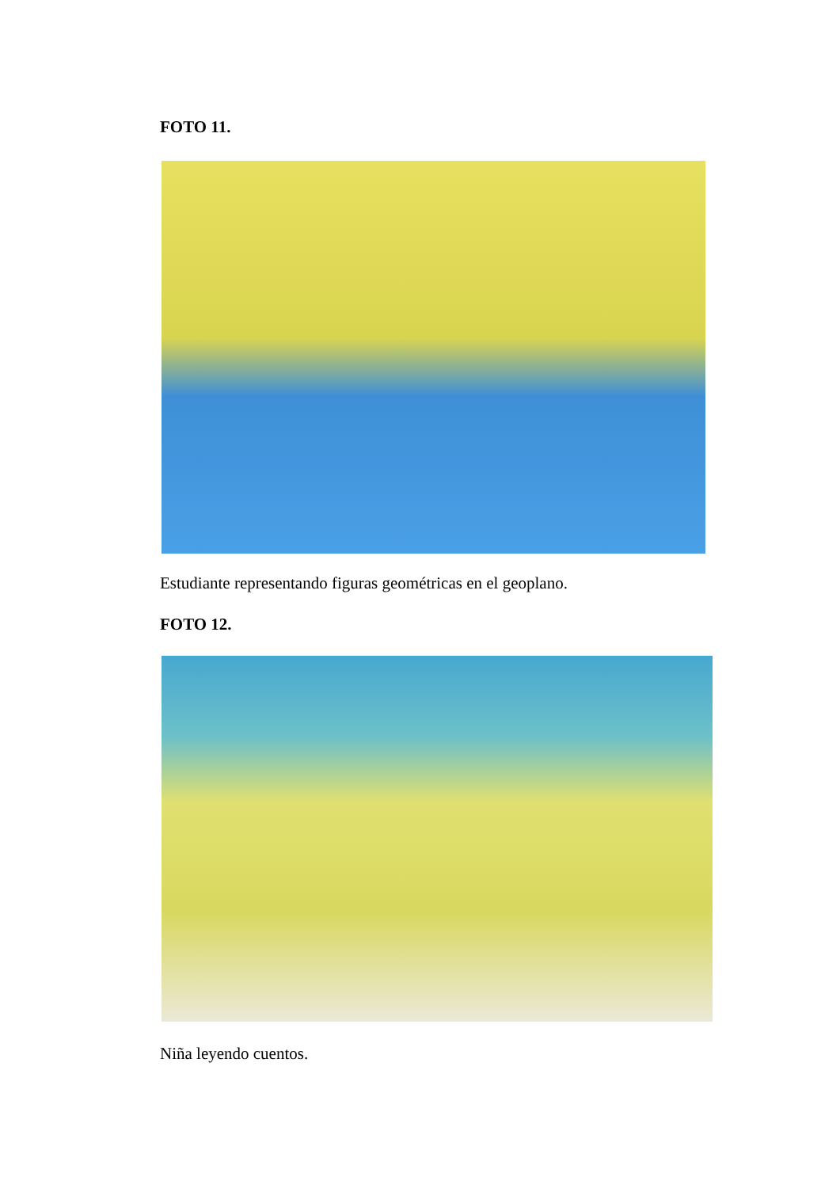FOTO 11.
Estudiante representando figuras geométricas en el geoplano.
FOTO 12.
Niña leyendo cuentos.